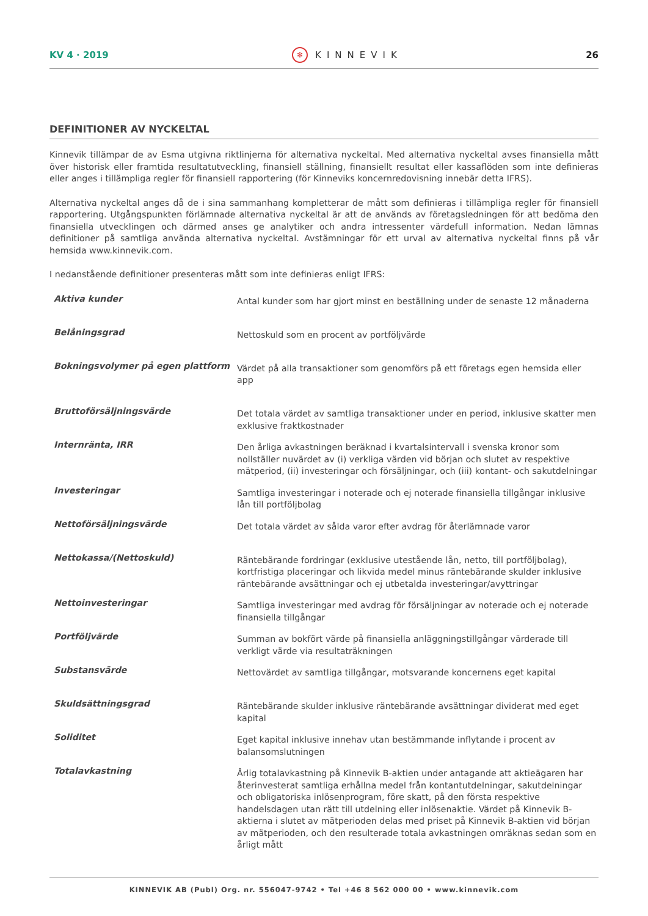KV 4 · 2019 ✻ KINNEVIK 26
DEFINITIONER AV NYCKELTAL
Kinnevik tillämpar de av Esma utgivna riktlinjerna för alternativa nyckeltal. Med alternativa nyckeltal avses finansiella mått över historisk eller framtida resultatutveckling, finansiell ställning, finansiellt resultat eller kassaflöden som inte definieras eller anges i tillämpliga regler för finansiell rapportering (för Kinneviks koncernredovisning innebär detta IFRS).
Alternativa nyckeltal anges då de i sina sammanhang kompletterar de mått som definieras i tillämpliga regler för finansiell rapportering. Utgångspunkten förlämnade alternativa nyckeltal är att de används av företagsledningen för att bedöma den finansiella utvecklingen och därmed anses ge analytiker och andra intressenter värdefull information. Nedan lämnas definitioner på samtliga använda alternativa nyckeltal. Avstämningar för ett urval av alternativa nyckeltal finns på vår hemsida www.kinnevik.com.
I nedanstående definitioner presenteras mått som inte definieras enligt IFRS:
| Aktiva kunder | Antal kunder som har gjort minst en beställning under de senaste 12 månaderna |
| Belåningsgrad | Nettoskuld som en procent av portföljvärde |
| Bokningsvolymer på egen plattform | Värdet på alla transaktioner som genomförs på ett företags egen hemsida eller app |
| Bruttoförsäljningsvärde | Det totala värdet av samtliga transaktioner under en period, inklusive skatter men exklusive fraktkostnader |
| Internränta, IRR | Den årliga avkastningen beräknad i kvartalsintervall i svenska kronor som nollställer nuvärdet av (i) verkliga värden vid början och slutet av respektive mätperiod, (ii) investeringar och försäljningar, och (iii) kontant- och sakutdelningar |
| Investeringar | Samtliga investeringar i noterade och ej noterade finansiella tillgångar inklusive lån till portföljbolag |
| Nettoförsäljningsvärde | Det totala värdet av sålda varor efter avdrag för återlämnade varor |
| Nettokassa/(Nettoskuld) | Räntebärande fordringar (exklusive utestående lån, netto, till portföljbolag), kortfristiga placeringar och likvida medel minus räntebärande skulder inklusive räntebärande avsättningar och ej utbetalda investeringar/avyttringar |
| Nettoinvesteringar | Samtliga investeringar med avdrag för försäljningar av noterade och ej noterade finansiella tillgångar |
| Portföljvärde | Summan av bokfört värde på finansiella anläggningstillgångar värderade till verkligt värde via resultaträkningen |
| Substansvärde | Nettovärdet av samtliga tillgångar, motsvarande koncernens eget kapital |
| Skuldsättningsgrad | Räntebärande skulder inklusive räntebärande avsättningar dividerat med eget kapital |
| Soliditet | Eget kapital inklusive innehav utan bestämmande inflytande i procent av balansomslutningen |
| Totalavkastning | Årlig totalavkastning på Kinnevik B-aktien under antagande att aktieägaren har återinvesterat samtliga erhållna medel från kontantutdelningar, sakutdelningar och obligatoriska inlösenprogram, före skatt, på den första respektive handelsdagen utan rätt till utdelning eller inlösenaktie. Värdet på Kinnevik B-aktierna i slutet av mätperioden delas med priset på Kinnevik B-aktien vid början av mätperioden, och den resulterade totala avkastningen omräknas sedan som en årligt mått |
KINNEVIK AB (Publ) Org. nr. 556047-9742 • Tel +46 8 562 000 00 • www.kinnevik.com